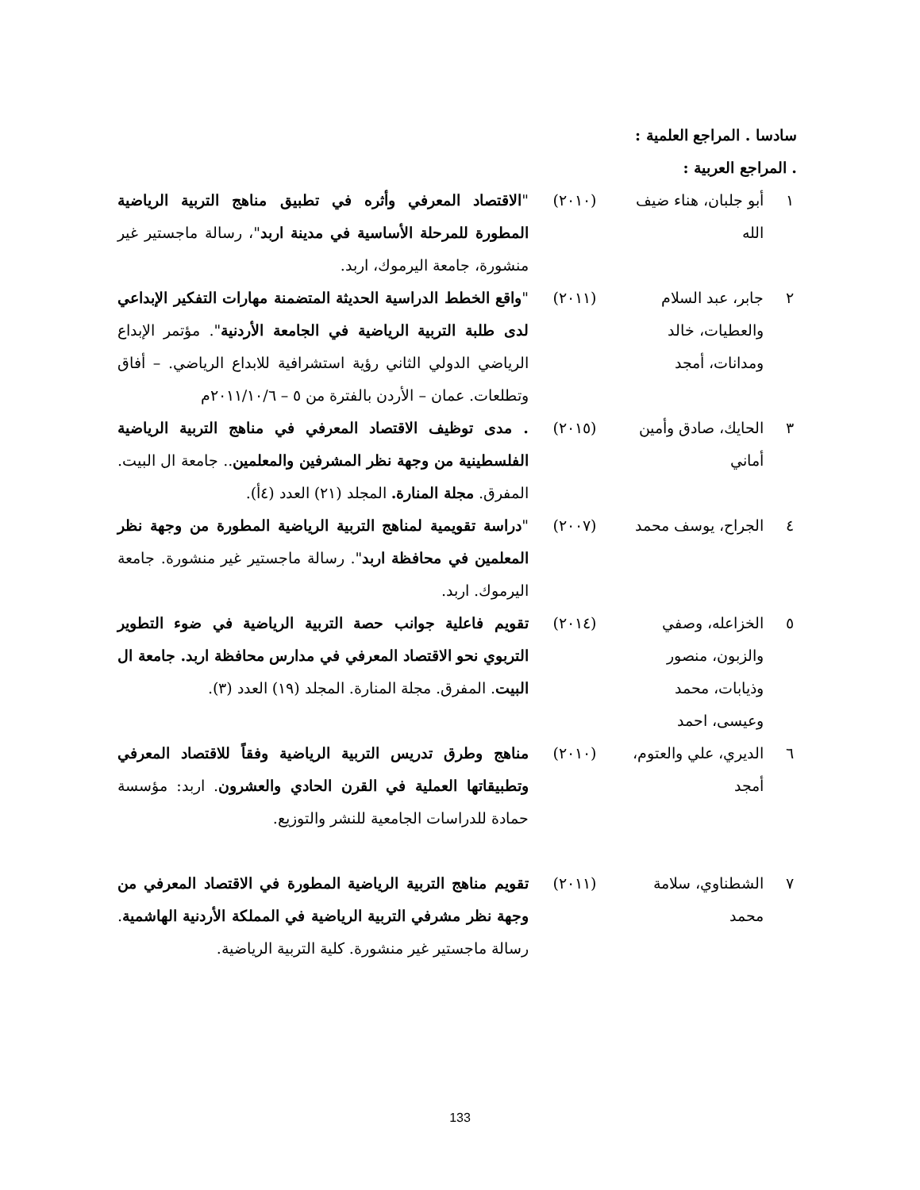سادسا . المراجع العلمية :
. المراجع العربية :
| ١ | أبو جلبان، هناء ضيف الله | (٢٠١٠) | " الاقتصاد المعرفي وأثره في تطبيق مناهج التربية الرياضية المطورة للمرحلة الأساسية في مدينة اربد "، رسالة ماجستير غير منشورة، جامعة اليرموك، اربد. |
| ٢ | جابر، عبد السلام والعطيات، خالد ومدانات، أمجد | (٢٠١١) | " واقع الخطط الدراسية الحديثة المتضمنة مهارات التفكير الإبداعي لدى طلبة التربية الرياضية في الجامعة الأردنية ". مؤتمر الإبداع الرياضي الدولي الثاني رؤية استشرافية للابداع الرياضي. – أفاق وتطلعات. عمان – الأردن بالفترة من ٥ – ٢٠١١/١٠/٦م |
| ٣ | الحايك، صادق وأمين أماني | (٢٠١٥) | . مدى توظيف الاقتصاد المعرفي في مناهج التربية الرياضية الفلسطينية من وجهة نظر المشرفين والمعلمين .. جامعة ال البيت. المفرق. مجلة المنارة. المجلد (٢١) العدد (٤أ). |
| ٤ | الجراح، يوسف محمد | (٢٠٠٧) | " دراسة تقويمية لمناهج التربية الرياضية المطورة من وجهة نظر المعلمين في محافظة اربد ". رسالة ماجستير غير منشورة. جامعة اليرموك. اربد. |
| ٥ | الخزاعله، وصفي والزبون، منصور وذيابات، محمد وعيسى، احمد | (٢٠١٤) | تقويم فاعلية جوانب حصة التربية الرياضية في ضوء التطوير التربوي نحو الاقتصاد المعرفي في مدارس محافظة اربد. جامعة ال البيت . المفرق. مجلة المنارة. المجلد (١٩) العدد (٣). |
| ٦ | الديري، علي والعتوم، أمجد | (٢٠١٠) | مناهج وطرق تدريس التربية الرياضية وفقاً للاقتصاد المعرفي وتطبيقاتها العملية في القرن الحادي والعشرون . اربد: مؤسسة حمادة للدراسات الجامعية للنشر والتوزيع. |
| ٧ | الشطناوي، سلامة محمد | (٢٠١١) | تقويم مناهج التربية الرياضية المطورة في الاقتصاد المعرفي من وجهة نظر مشرفي التربية الرياضية في المملكة الأردنية الهاشمية . رسالة ماجستير غير منشورة. كلية التربية الرياضية. |
133